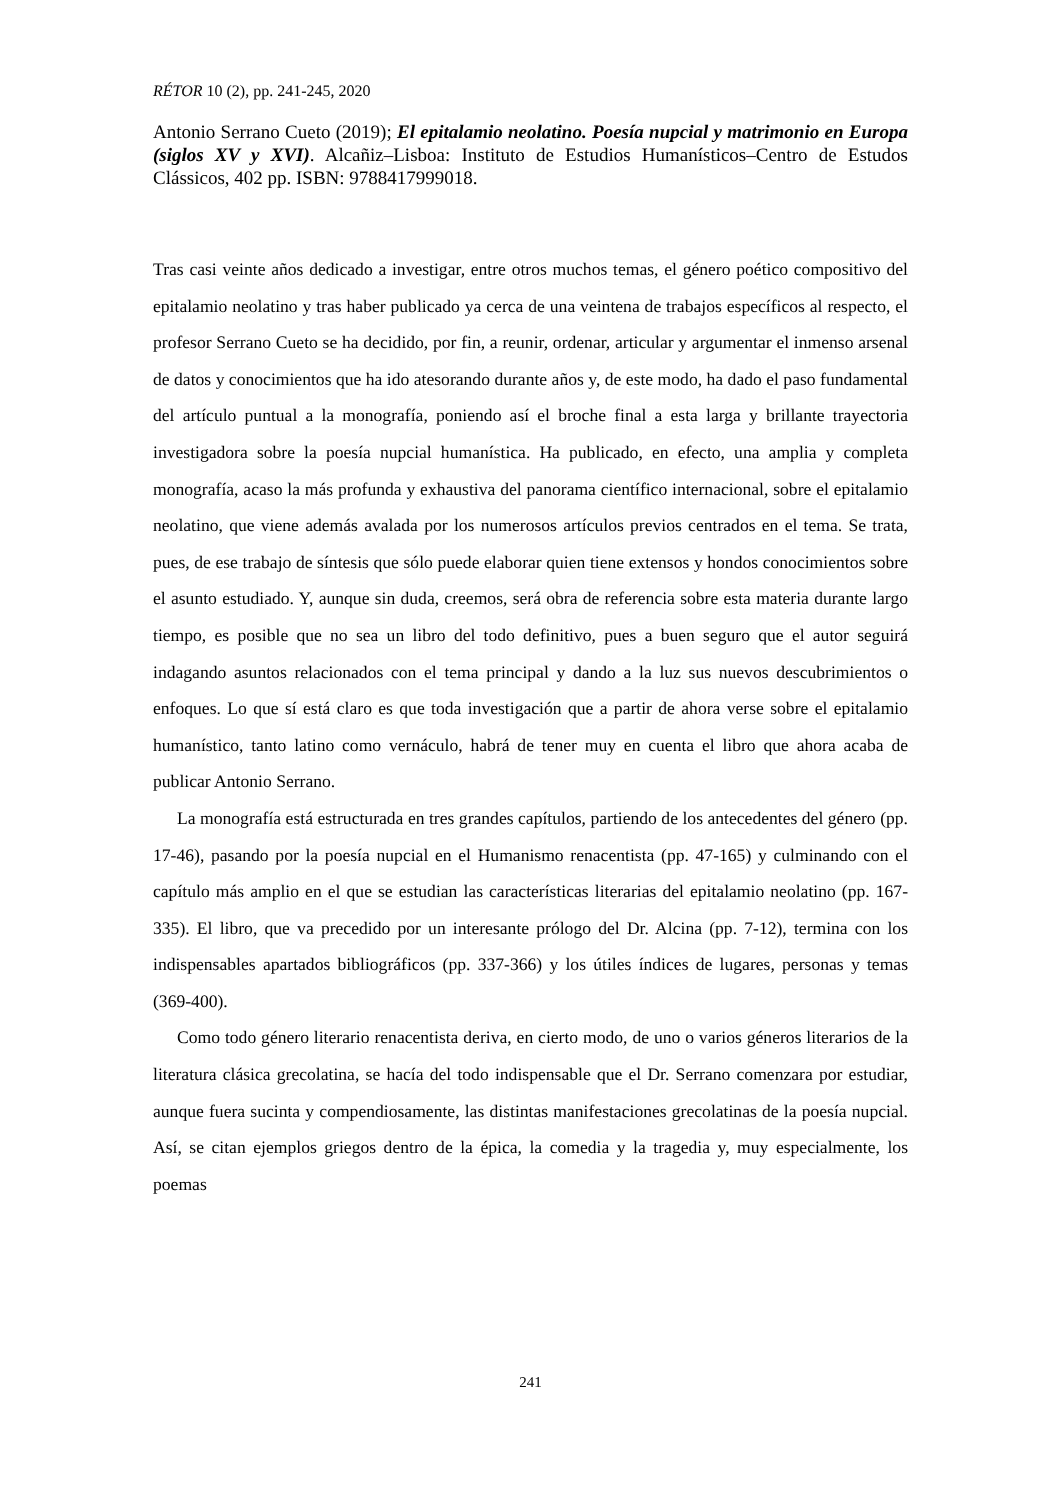RÉTOR 10 (2), pp. 241-245, 2020
Antonio Serrano Cueto (2019); El epitalamio neolatino. Poesía nupcial y matrimonio en Europa (siglos XV y XVI). Alcañiz–Lisboa: Instituto de Estudios Humanísticos–Centro de Estudos Clássicos, 402 pp. ISBN: 9788417999018.
Tras casi veinte años dedicado a investigar, entre otros muchos temas, el género poético compositivo del epitalamio neolatino y tras haber publicado ya cerca de una veintena de trabajos específicos al respecto, el profesor Serrano Cueto se ha decidido, por fin, a reunir, ordenar, articular y argumentar el inmenso arsenal de datos y conocimientos que ha ido atesorando durante años y, de este modo, ha dado el paso fundamental del artículo puntual a la monografía, poniendo así el broche final a esta larga y brillante trayectoria investigadora sobre la poesía nupcial humanística. Ha publicado, en efecto, una amplia y completa monografía, acaso la más profunda y exhaustiva del panorama científico internacional, sobre el epitalamio neolatino, que viene además avalada por los numerosos artículos previos centrados en el tema. Se trata, pues, de ese trabajo de síntesis que sólo puede elaborar quien tiene extensos y hondos conocimientos sobre el asunto estudiado. Y, aunque sin duda, creemos, será obra de referencia sobre esta materia durante largo tiempo, es posible que no sea un libro del todo definitivo, pues a buen seguro que el autor seguirá indagando asuntos relacionados con el tema principal y dando a la luz sus nuevos descubrimientos o enfoques. Lo que sí está claro es que toda investigación que a partir de ahora verse sobre el epitalamio humanístico, tanto latino como vernáculo, habrá de tener muy en cuenta el libro que ahora acaba de publicar Antonio Serrano.
La monografía está estructurada en tres grandes capítulos, partiendo de los antecedentes del género (pp. 17-46), pasando por la poesía nupcial en el Humanismo renacentista (pp. 47-165) y culminando con el capítulo más amplio en el que se estudian las características literarias del epitalamio neolatino (pp. 167-335). El libro, que va precedido por un interesante prólogo del Dr. Alcina (pp. 7-12), termina con los indispensables apartados bibliográficos (pp. 337-366) y los útiles índices de lugares, personas y temas (369-400).
Como todo género literario renacentista deriva, en cierto modo, de uno o varios géneros literarios de la literatura clásica grecolatina, se hacía del todo indispensable que el Dr. Serrano comenzara por estudiar, aunque fuera sucinta y compendiosamente, las distintas manifestaciones grecolatinas de la poesía nupcial. Así, se citan ejemplos griegos dentro de la épica, la comedia y la tragedia y, muy especialmente, los poemas
241